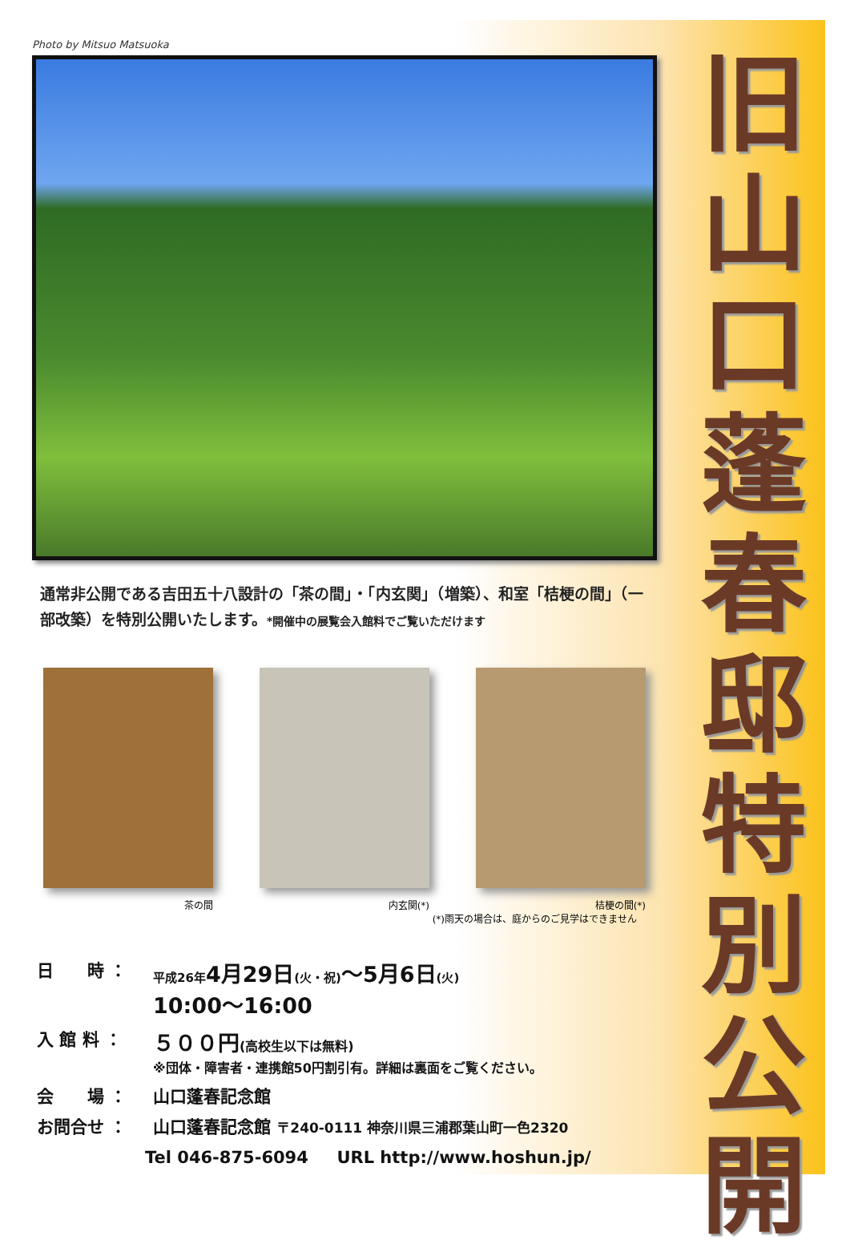旧
山
口
蓬
春
邸
特
別
公
開
Photo by Mitsuo Matsuoka
通常非公開である吉田五十八設計の「茶の間」・「内玄関」（増築）、和室「桔梗の間」（一部改築）を特別公開いたします。*開催中の展覧会入館料でご覧いただけます
茶の間 内玄関(*) 桔梗の間(*)
(*)雨天の場合は、庭からのご見学はできません
日　　時 ：
平成26年 4月29日(火・祝)〜5月6日(火)
10:00〜16:00
入 館 料 ：
５００円(高校生以下は無料)
※団体・障害者・連携館50円割引有。詳細は裏面をご覧ください。
会　　場 ： 山口蓬春記念館
お問合せ ： 山口蓬春記念館 〒240-0111 神奈川県三浦郡葉山町一色2320
Tel 046-875-6094 　 URL http://www.hoshun.jp/